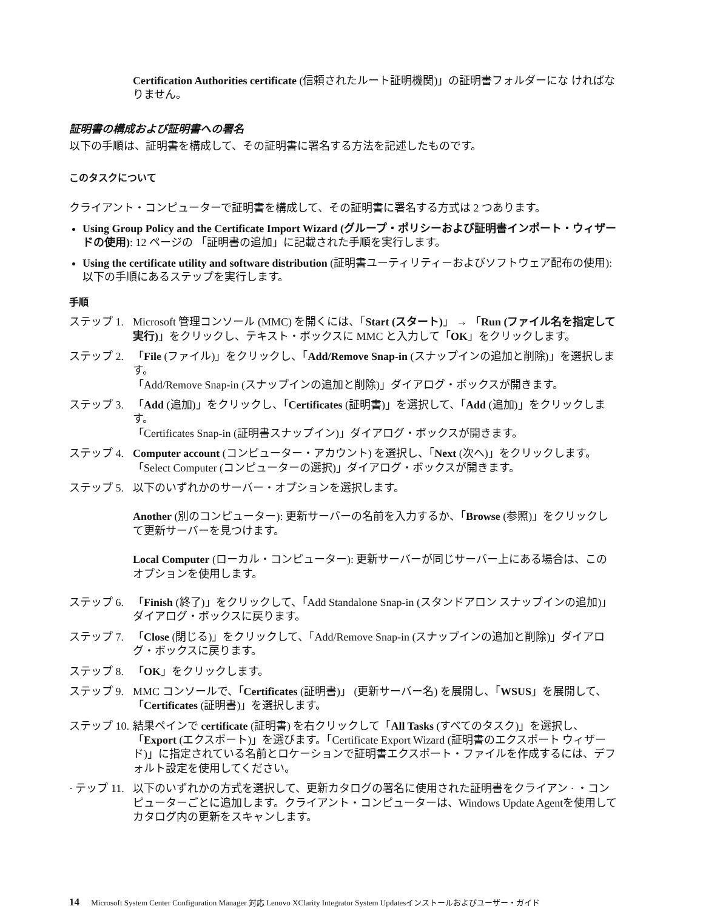Certification Authorities certificate (信頼されたルート証明機関)」の証明書フォルダーにな ければなりません。
証明書の構成および証明書への署名
以下の手順は、証明書を構成して、その証明書に署名する方法を記述したものです。
このタスクについて
クライアント・コンピューターで証明書を構成して、その証明書に署名する方式は 2 つあります。
Using Group Policy and the Certificate Import Wizard (グループ・ポリシーおよび証明書インポート・ウィザードの使用): 12 ページの 「証明書の追加」に記載された手順を実行します。
Using the certificate utility and software distribution (証明書ユーティリティーおよびソフトウェア配布の使用): 以下の手順にあるステップを実行します。
手順
ステップ 1. Microsoft 管理コンソール (MMC) を開くには、「Start (スタート)」 → 「Run (ファイル名を指定して実行)」をクリックし、テキスト・ボックスに MMC と入力して「OK」をクリックします。
ステップ 2. 「File (ファイル)」をクリックし、「Add/Remove Snap-in (スナップインの追加と削除)」を選択します。
「Add/Remove Snap-in (スナップインの追加と削除)」ダイアログ・ボックスが開きます。
ステップ 3. 「Add (追加)」をクリックし、「Certificates (証明書)」を選択して、「Add (追加)」をクリックします。
「Certificates Snap-in (証明書スナップイン)」ダイアログ・ボックスが開きます。
ステップ 4. Computer account (コンピューター・アカウント) を選択し、「Next (次へ)」をクリックします。
「Select Computer (コンピューターの選択)」ダイアログ・ボックスが開きます。
ステップ 5. 以下のいずれかのサーバー・オプションを選択します。
Another (別のコンピューター): 更新サーバーの名前を入力するか、「Browse (参照)」をクリックして更新サーバーを見つけます。
Local Computer (ローカル・コンピューター): 更新サーバーが同じサーバー上にある場合は、このオプションを使用します。
ステップ 6. 「Finish (終了)」をクリックして、「Add Standalone Snap-in (スタンドアロン スナップインの追加)」ダイアログ・ボックスに戻ります。
ステップ 7. 「Close (閉じる)」をクリックして、「Add/Remove Snap-in (スナップインの追加と削除)」ダイアログ・ボックスに戻ります。
ステップ 8. 「OK」をクリックします。
ステップ 9. MMC コンソールで、「Certificates (証明書)」 (更新サーバー名) を展開し、「WSUS」を展開して、「Certificates (証明書)」を選択します。
ステップ 10. 結果ペインで certificate (証明書) を右クリックして「All Tasks (すべてのタスク)」を選択し、「Export (エクスポート)」を選びます。「Certificate Export Wizard (証明書のエクスポート ウィザード)」に指定されている名前とロケーションで証明書エクスポート・ファイルを作成するには、デフォルト設定を使用してください。
· テップ 11. 以下のいずれかの方式を選択して、更新カタログの署名に使用された証明書をクライアン · ・コンピューターごとに追加します。クライアント・コンピューターは、Windows Update Agentを使用してカタログ内の更新をスキャンします。
14 Microsoft System Center Configuration Manager 対応 Lenovo XClarity Integrator System Updatesインストールおよびユーザー・ガイド